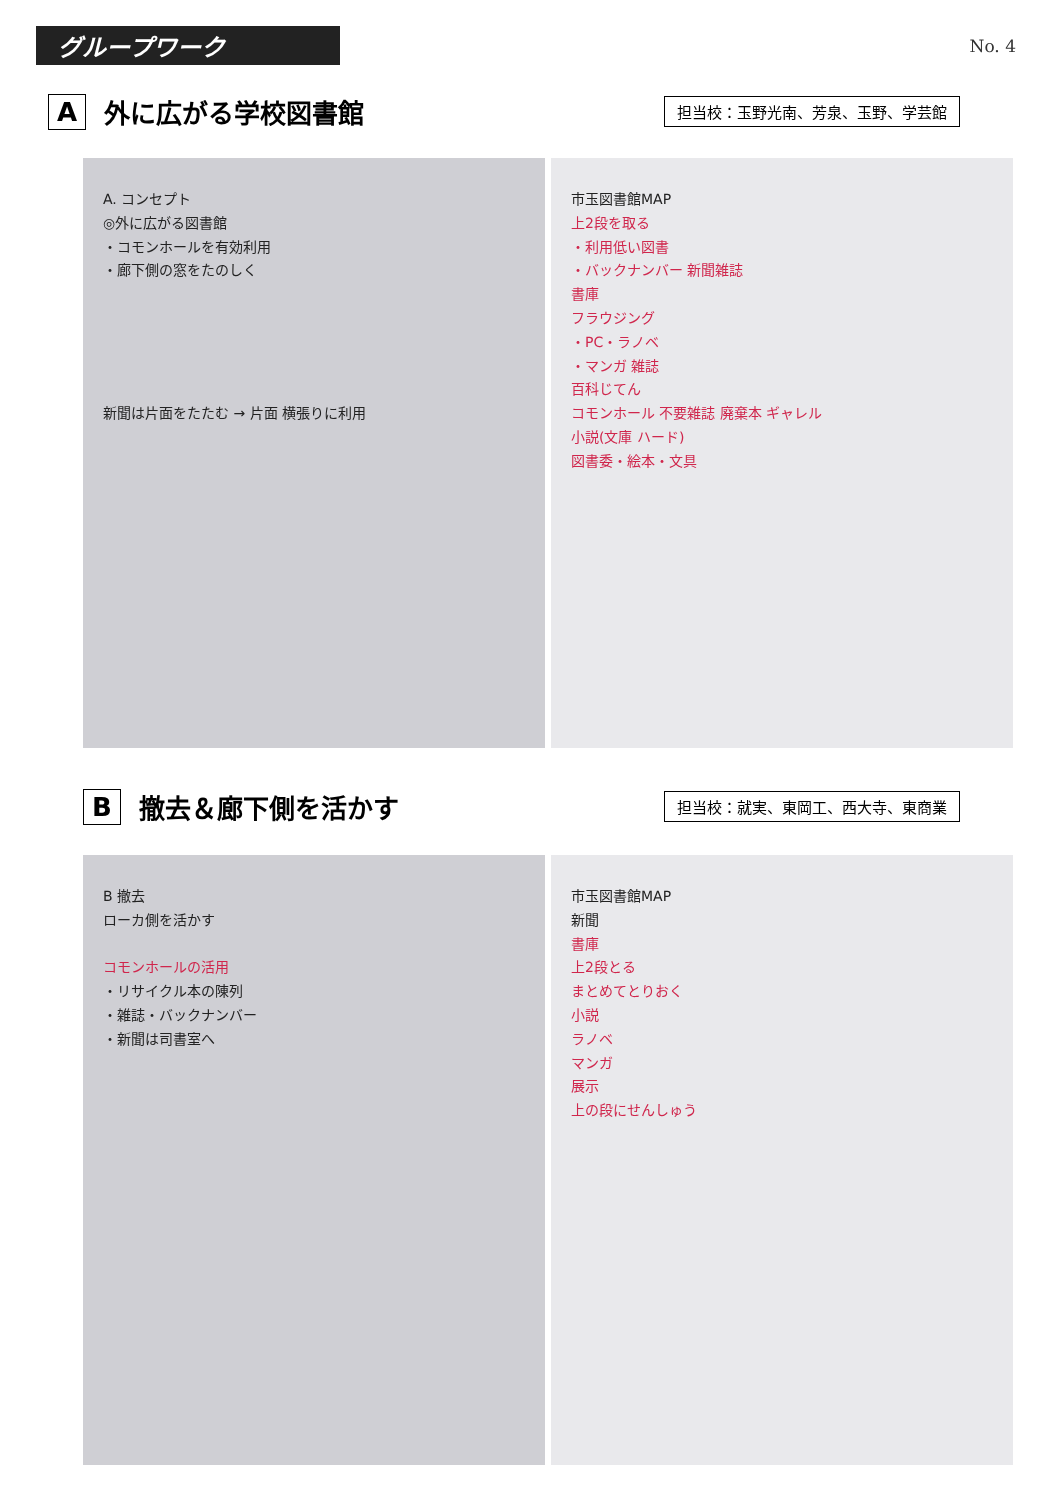グループワーク
No. 4
A外に広がる学校図書館
担当校：玉野光南、芳泉、玉野、学芸館
A. コンセプト
◎外に広がる図書館
・コモンホールを有効利用
・廊下側の窓をたのしく
新聞は片面をたたむ → 片面 横張りに利用
市玉図書館MAP
上2段を取る
・利用低い図書
・バックナンバー 新聞雑誌
書庫
フラウジング
・PC・ラノベ
・マンガ 雑誌
百科じてん
コモンホール 不要雑誌 廃棄本 ギャレル
小説(文庫 ハード)
図書委・絵本・文具
B撤去＆廊下側を活かす
担当校：就実、東岡工、西大寺、東商業
B 撤去
ローカ側を活かす
コモンホールの活用
・リサイクル本の陳列
・雑誌・バックナンバー
・新聞は司書室へ
市玉図書館MAP
新聞
書庫
上2段とる
まとめてとりおく
小説
ラノベ
マンガ
展示
上の段にせんしゅう